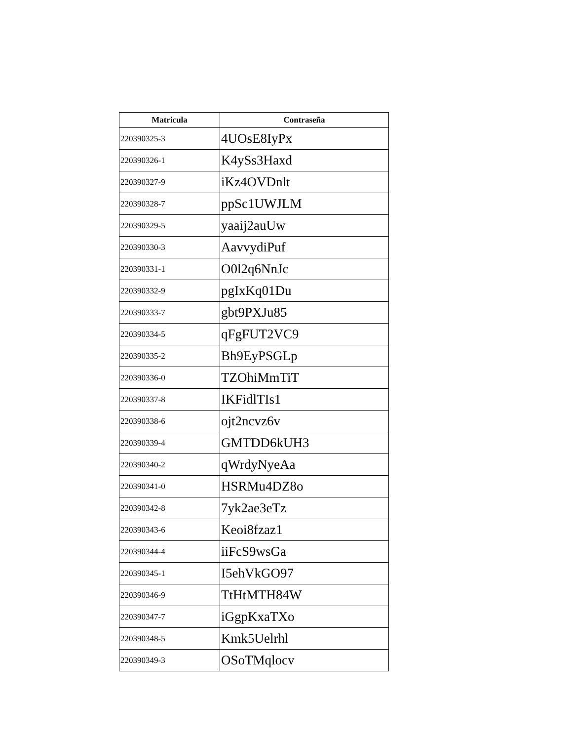| Matricula | Contraseña |
| --- | --- |
| 220390325-3 | 4UOsE8IyPx |
| 220390326-1 | K4ySs3Haxd |
| 220390327-9 | iKz4OVDnlt |
| 220390328-7 | ppSc1UWJLM |
| 220390329-5 | yaaij2auUw |
| 220390330-3 | AavvydiPuf |
| 220390331-1 | O0l2q6NnJc |
| 220390332-9 | pgIxKq01Du |
| 220390333-7 | gbt9PXJu85 |
| 220390334-5 | qFgFUT2VC9 |
| 220390335-2 | Bh9EyPSGLp |
| 220390336-0 | TZOhiMmTiT |
| 220390337-8 | IKFidlTIs1 |
| 220390338-6 | ojt2ncvz6v |
| 220390339-4 | GMTDD6kUH3 |
| 220390340-2 | qWrdyNyeAa |
| 220390341-0 | HSRMu4DZ8o |
| 220390342-8 | 7yk2ae3eTz |
| 220390343-6 | Keoi8fzaz1 |
| 220390344-4 | iiFcS9wsGa |
| 220390345-1 | I5ehVkGO97 |
| 220390346-9 | TtHtMTH84W |
| 220390347-7 | iGgpKxaTXo |
| 220390348-5 | Kmk5Uelrhl |
| 220390349-3 | OSoTMqlocv |